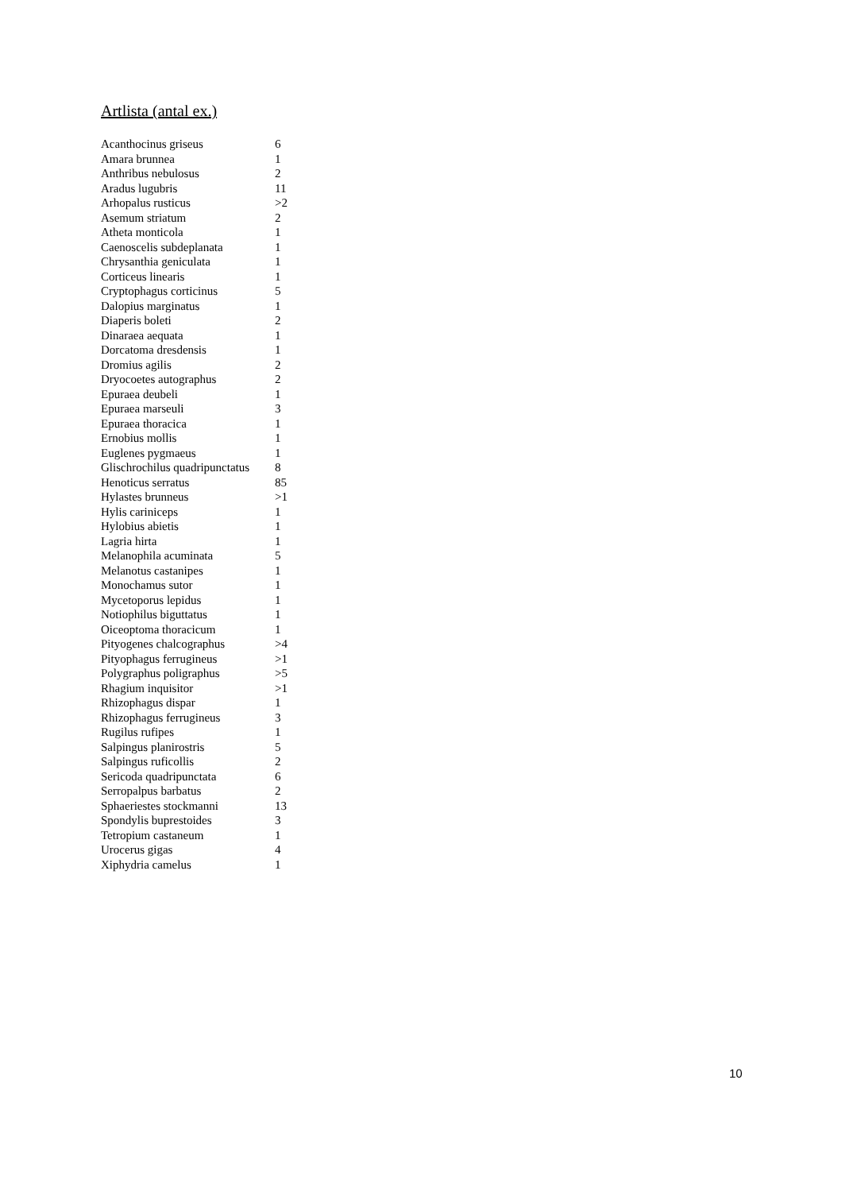Artlista (antal ex.)
| Acanthocinus griseus | 6 |
| Amara brunnea | 1 |
| Anthribus nebulosus | 2 |
| Aradus lugubris | 11 |
| Arhopalus rusticus | >2 |
| Asemum striatum | 2 |
| Atheta monticola | 1 |
| Caenoscelis subdeplanata | 1 |
| Chrysanthia geniculata | 1 |
| Corticeus linearis | 1 |
| Cryptophagus corticinus | 5 |
| Dalopius marginatus | 1 |
| Diaperis boleti | 2 |
| Dinaraea aequata | 1 |
| Dorcatoma dresdensis | 1 |
| Dromius agilis | 2 |
| Dryocoetes autographus | 2 |
| Epuraea deubeli | 1 |
| Epuraea marseuli | 3 |
| Epuraea thoracica | 1 |
| Ernobius mollis | 1 |
| Euglenes pygmaeus | 1 |
| Glischrochilus quadripunctatus | 8 |
| Henoticus serratus | 85 |
| Hylastes brunneus | >1 |
| Hylis cariniceps | 1 |
| Hylobius abietis | 1 |
| Lagria hirta | 1 |
| Melanophila acuminata | 5 |
| Melanotus castanipes | 1 |
| Monochamus sutor | 1 |
| Mycetoporus lepidus | 1 |
| Notiophilus biguttatus | 1 |
| Oiceoptoma thoracicum | 1 |
| Pityogenes chalcographus | >4 |
| Pityophagus ferrugineus | >1 |
| Polygraphus poligraphus | >5 |
| Rhagium inquisitor | >1 |
| Rhizophagus dispar | 1 |
| Rhizophagus ferrugineus | 3 |
| Rugilus rufipes | 1 |
| Salpingus planirostris | 5 |
| Salpingus ruficollis | 2 |
| Sericoda quadripunctata | 6 |
| Serropalpus barbatus | 2 |
| Sphaeriestes stockmanni | 13 |
| Spondylis buprestoides | 3 |
| Tetropium castaneum | 1 |
| Urocerus gigas | 4 |
| Xiphydria camelus | 1 |
10